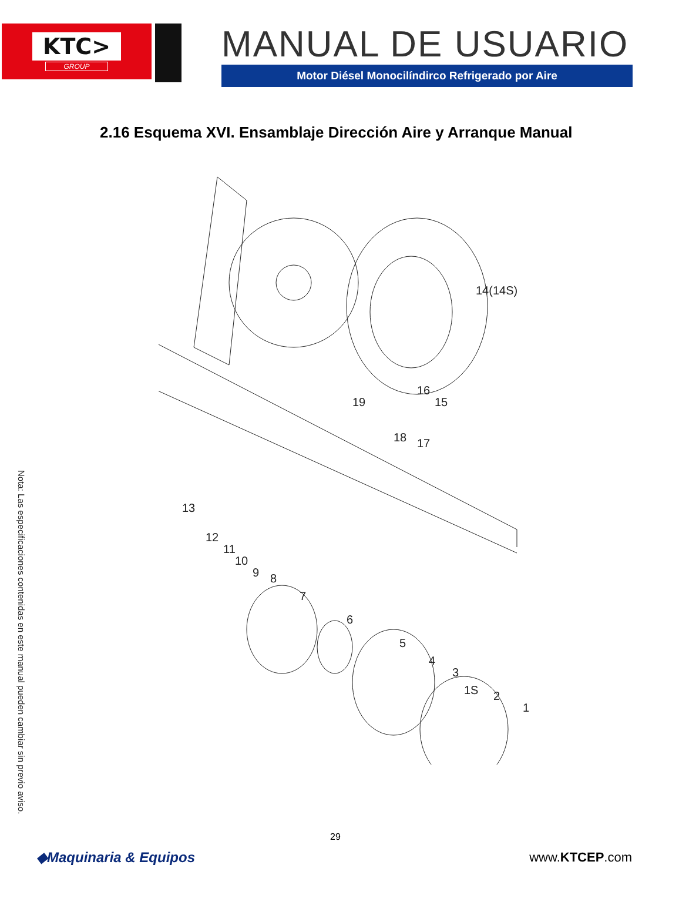KTC>
GROUP
MANUAL DE USUARIO
Motor Diésel Monocilíndirco Refrigerado por Aire
2.16 Esquema XVI. Ensamblaje Dirección Aire y Arranque Manual
14(14S)
19
16
15
18
17
13
12
11
10
9
8
7
6
5
4
3
1S
2
1
Nota: Las especificaciones contenidas en este manual pueden cambiar sin previo aviso.
29
◆Maquinaria & Equipos www.KTCEP.com